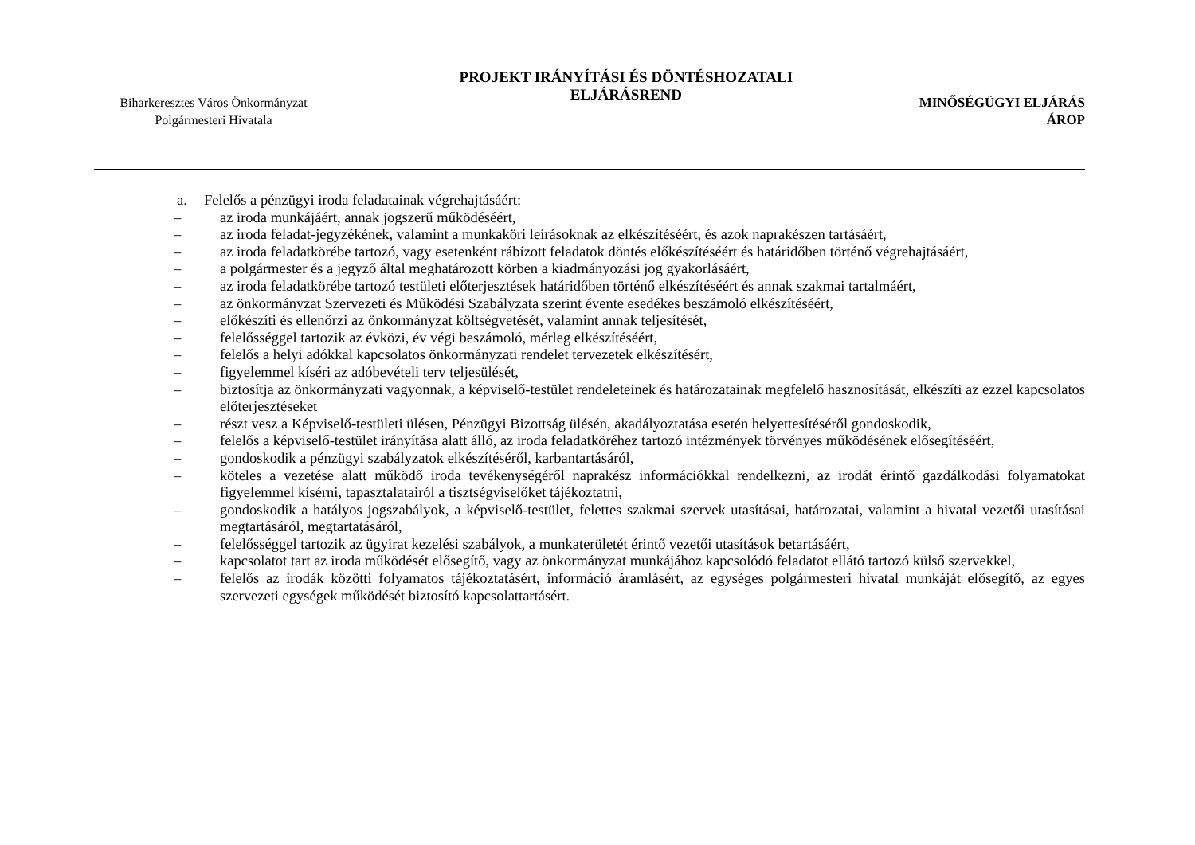Biharkeresztes Város Önkormányzat
Polgármesteri Hivatala
PROJEKT IRÁNYÍTÁSI ÉS DÖNTÉSHOZATALI
ELJÁRÁSREND
MINŐSÉGÜGYI ELJÁRÁS
ÁROP
a. Felelős a pénzügyi iroda feladatainak végrehajtásáért:
– az iroda munkájáért, annak jogszerű működéséért,
– az iroda feladat-jegyzékének, valamint a munkaköri leírásoknak az elkészítéséért, és azok naprakészen tartásáért,
– az iroda feladatkörébe tartozó, vagy esetenként rábízott feladatok döntés előkészítéséért és határidőben történő végrehajtásáért,
– a polgármester és a jegyző által meghatározott körben a kiadmányozási jog gyakorlásáért,
– az iroda feladatkörébe tartozó testületi előterjesztések határidőben történő elkészítéséért és annak szakmai tartalmáért,
– az önkormányzat Szervezeti és Működési Szabályzata szerint évente esedékes beszámoló elkészítéséért,
– előkészíti és ellenőrzi az önkormányzat költségvetését, valamint annak teljesítését,
– felelősséggel tartozik az évközi, év végi beszámoló, mérleg elkészítéséért,
– felelős a helyi adókkal kapcsolatos önkormányzati rendelet tervezetek elkészítésért,
– figyelemmel kíséri az adóbevételi terv teljesülését,
– biztosítja az önkormányzati vagyonnak, a képviselő-testület rendeleteinek és határozatainak megfelelő hasznosítását, elkészíti az ezzel kapcsolatos előterjesztéseket
– részt vesz a Képviselő-testületi ülésen, Pénzügyi Bizottság ülésén, akadályoztatása esetén helyettesítéséről gondoskodik,
– felelős a képviselő-testület irányítása alatt álló, az iroda feladatköréhez tartozó intézmények törvényes működésének elősegítéséért,
– gondoskodik a pénzügyi szabályzatok elkészítéséről, karbantartásáról,
– köteles a vezetése alatt működő iroda tevékenységéről naprakész információkkal rendelkezni, az irodát érintő gazdálkodási folyamatokat figyelemmel kísérni, tapasztalatairól a tisztségviselőket tájékoztatni,
– gondoskodik a hatályos jogszabályok, a képviselő-testület, felettes szakmai szervek utasításai, határozatai, valamint a hivatal vezetői utasításai megtartásáról, megtartatásáról,
– felelősséggel tartozik az ügyirat kezelési szabályok, a munkaterületét érintő vezetői utasítások betartásáért,
– kapcsolatot tart az iroda működését elősegítő, vagy az önkormányzat munkájához kapcsolódó feladatot ellátó tartozó külső szervekkel,
– felelős az irodák közötti folyamatos tájékoztatásért, információ áramlásért, az egységes polgármesteri hivatal munkáját elősegítő, az egyes szervezeti egységek működését biztosító kapcsolattartásért.